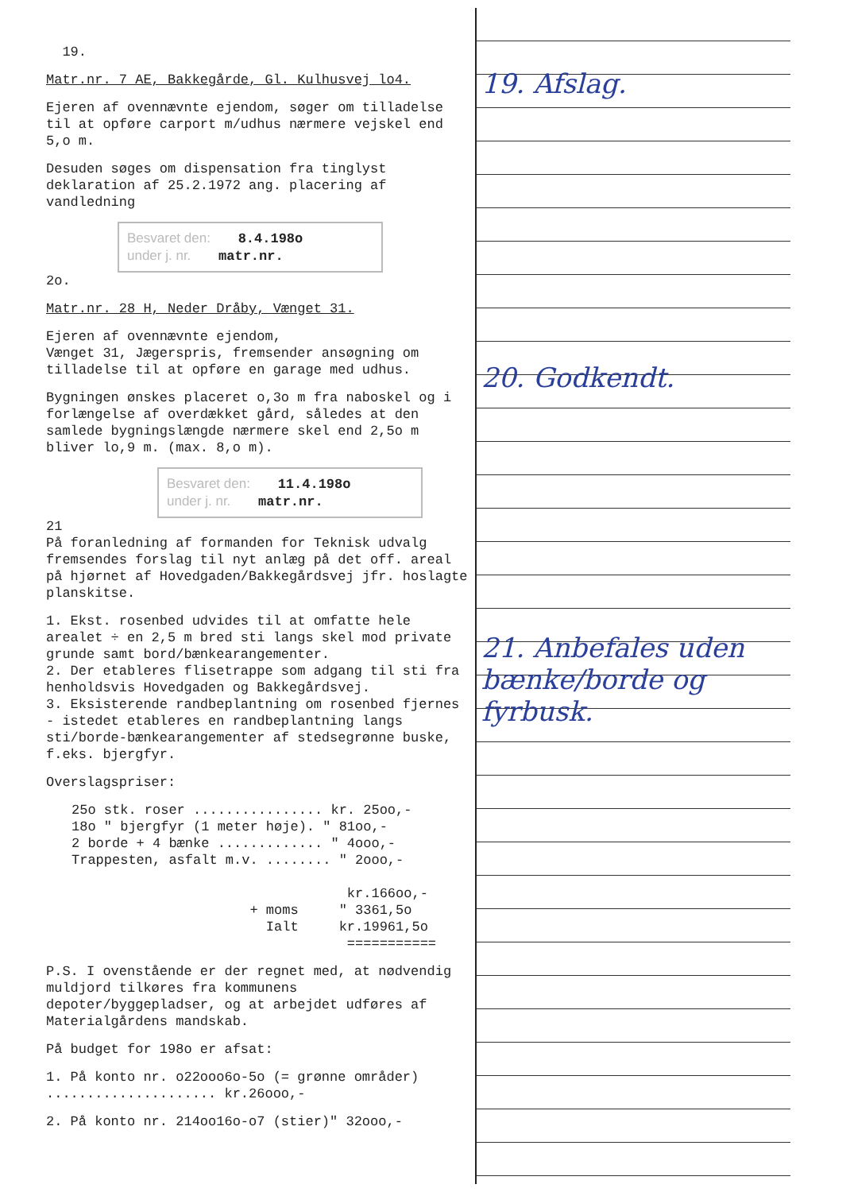19.
Matr.nr. 7 AE, Bakkegårde, Gl. Kulhusvej lo4.
Ejeren af ovennævnte ejendom, søger om tilladelse til at opføre carport m/udhus nærmere vejskel end 5,o m.
Desuden søges om dispensation fra tinglyst deklaration af 25.2.1972 ang. placering af vandledning
Besvaret den: 8.4.198o
under j. nr. matr.nr.
2o.
Matr.nr. 28 H, Neder Dråby, Vænget 31.
Ejeren af ovennævnte ejendom,
Vænget 31, Jægerspris, fremsender ansøgning om tilladelse til at opføre en garage med udhus.
Bygningen ønskes placeret o,3o m fra naboskel og i forlængelse af overdækket gård, således at den samlede bygningslængde nærmere skel end 2,5o m bliver lo,9 m. (max. 8,o m).
Besvaret den: 11.4.198o
under j. nr. matr.nr.
21
På foranledning af formanden for Teknisk udvalg fremsendes forslag til nyt anlæg på det off. areal på hjørnet af Hovedgaden/Bakkegårdsvej jfr. hoslagte planskitse.
1. Ekst. rosenbed udvides til at omfatte hele arealet ÷ en 2,5 m bred sti langs skel mod private grunde samt bord/bænkearangementer.
2. Der etableres flisetrappe som adgang til sti fra henholdsvis Hovedgaden og Bakkegårdsvej.
3. Eksisterende randbeplantning om rosenbed fjernes - istedet etableres en randbeplantning langs sti/borde-bænkearangementer af stedsegrønne buske, f.eks. bjergfyr.
Overslagspriser:
25o stk. roser ................ kr. 25oo,-
18o " bjergfyr (1 meter høje). " 81oo,-
2 borde + 4 bænke ............. " 4ooo,-
Trappesten, asfalt m.v. ........ " 2ooo,-
kr.166oo,-
+ moms " 3361,5o
Ialt kr.19961,5o
===========
P.S. I ovenstående er der regnet med, at nødvendig muldjord tilkøres fra kommunens depoter/byggepladser, og at arbejdet udføres af Materialgårdens mandskab.
På budget for 198o er afsat:
1. På konto nr. o22ooo6o-5o (= grønne områder) ..................... kr.26ooo,-
2. På konto nr. 214oo16o-o7 (stier)" 32ooo,-
19. Afslag.
20. Godkendt.
21. Anbefales uden bænke/borde og fyrbusk.